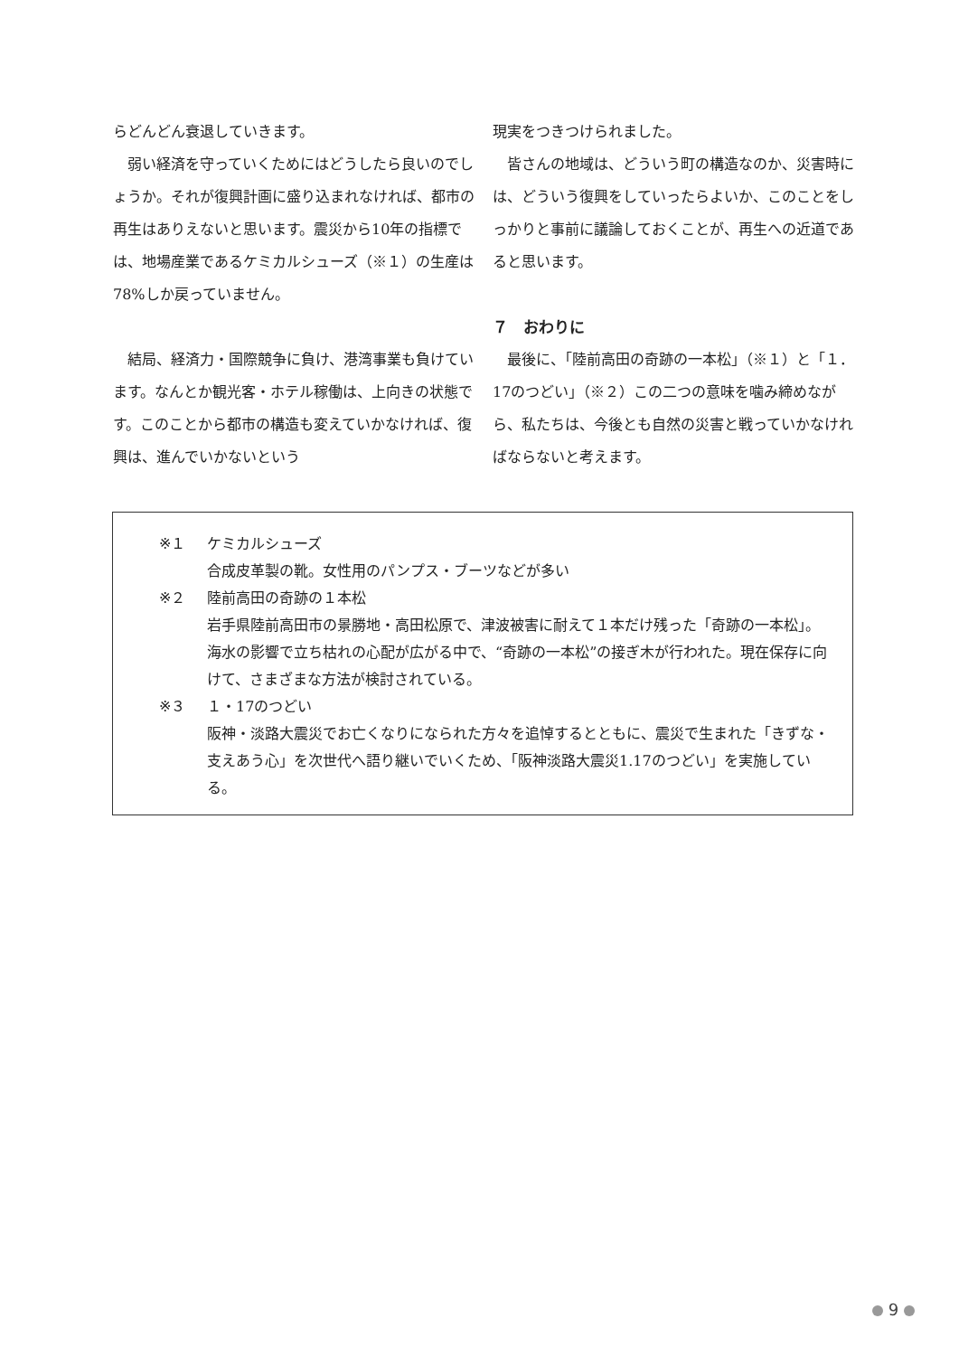らどんどん衰退していきます。
弱い経済を守っていくためにはどうしたら良いのでしょうか。それが復興計画に盛り込まれなければ、都市の再生はありえないと思います。震災から10年の指標では、地場産業であるケミカルシューズ（※１）の生産は78%しか戻っていません。
結局、経済力・国際競争に負け、港湾事業も負けています。なんとか観光客・ホテル稼働は、上向きの状態です。このことから都市の構造も変えていかなければ、復興は、進んでいかないという
現実をつきつけられました。
皆さんの地域は、どういう町の構造なのか、災害時には、どういう復興をしていったらよいか、このことをしっかりと事前に議論しておくことが、再生への近道であると思います。
７　おわりに
最後に、「陸前高田の奇跡の一本松」（※１）と「１．17のつどい」（※２）この二つの意味を噛み締めながら、私たちは、今後とも自然の災害と戦っていかなければならないと考えます。
※１ ケミカルシューズ
合成皮革製の靴。女性用のパンプス・ブーツなどが多い
※２ 陸前高田の奇跡の１本松
岩手県陸前高田市の景勝地・高田松原で、津波被害に耐えて１本だけ残った「奇跡の一本松」。海水の影響で立ち枯れの心配が広がる中で、“奇跡の一本松”の接ぎ木が行われた。現在保存に向けて、さまざまな方法が検討されている。
※３ １・17のつどい
阪神・淡路大震災でお亡くなりになられた方々を追悼するとともに、震災で生まれた「きずな・支えあう心」を次世代へ語り継いでいくため、「阪神淡路大震災1.17のつどい」を実施している。
9